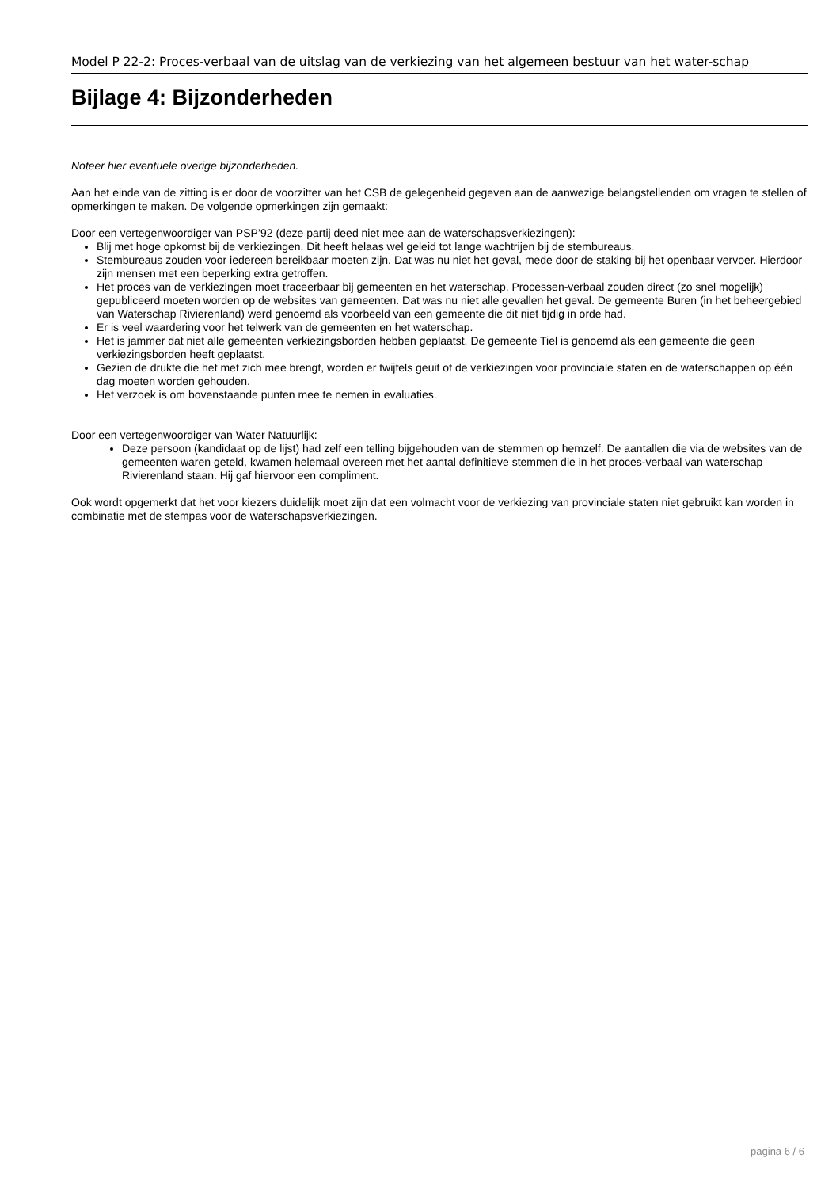Model P 22-2: Proces-verbaal van de uitslag van de verkiezing van het algemeen bestuur van het water-schap
Bijlage 4: Bijzonderheden
Noteer hier eventuele overige bijzonderheden.
Aan het einde van de zitting is er door de voorzitter van het CSB de gelegenheid gegeven aan de aanwezige belangstellenden om vragen te stellen of opmerkingen te maken. De volgende opmerkingen zijn gemaakt:
Door een vertegenwoordiger van PSP’92 (deze partij deed niet mee aan de waterschapsverkiezingen):
Blij met hoge opkomst bij de verkiezingen. Dit heeft helaas wel geleid tot lange wachtrijen bij de stembureaus.
Stembureaus zouden voor iedereen bereikbaar moeten zijn. Dat was nu niet het geval, mede door de staking bij het openbaar vervoer. Hierdoor zijn mensen met een beperking extra getroffen.
Het proces van de verkiezingen moet traceerbaar bij gemeenten en het waterschap. Processen-verbaal zouden direct (zo snel mogelijk) gepubliceerd moeten worden op de websites van gemeenten. Dat was nu niet alle gevallen het geval. De gemeente Buren (in het beheergebied van Waterschap Rivierenland) werd genoemd als voorbeeld van een gemeente die dit niet tijdig in orde had.
Er is veel waardering voor het telwerk van de gemeenten en het waterschap.
Het is jammer dat niet alle gemeenten verkiezingsborden hebben geplaatst. De gemeente Tiel is genoemd als een gemeente die geen verkiezingsborden heeft geplaatst.
Gezien de drukte die het met zich mee brengt, worden er twijfels geuit of de verkiezingen voor provinciale staten en de waterschappen op één dag moeten worden gehouden.
Het verzoek is om bovenstaande punten mee te nemen in evaluaties.
Door een vertegenwoordiger van Water Natuurlijk:
Deze persoon (kandidaat op de lijst) had zelf een telling bijgehouden van de stemmen op hemzelf. De aantallen die via de websites van de gemeenten waren geteld, kwamen helemaal overeen met het aantal definitieve stemmen die in het proces-verbaal van waterschap Rivierenland staan. Hij gaf hiervoor een compliment.
Ook wordt opgemerkt dat het voor kiezers duidelijk moet zijn dat een volmacht voor de verkiezing van provinciale staten niet gebruikt kan worden in combinatie met de stempas voor de waterschapsverkiezingen.
pagina 6 / 6